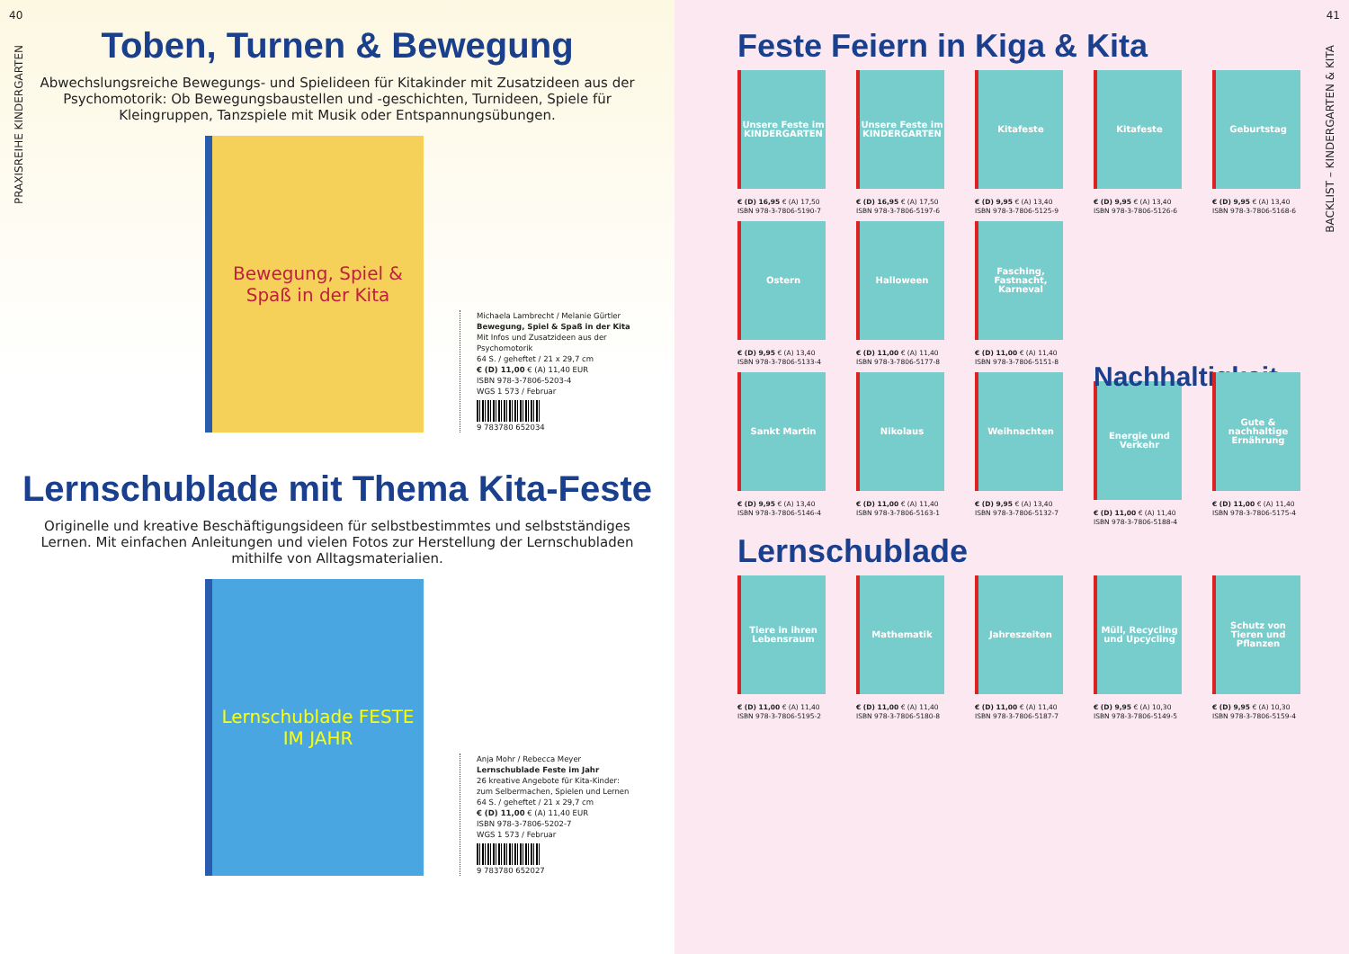40
PRAXISREIHE KINDERGARTEN
Toben, Turnen & Bewegung
Abwechslungsreiche Bewegungs- und Spielideen für Kitakinder mit Zusatzideen aus der Psychomotorik: Ob Bewegungsbaustellen und -geschichten, Turnideen, Spiele für Kleingruppen, Tanzspiele mit Musik oder Entspannungsübungen.
Bewegung, Spiel & Spaß in der Kita
Michaela Lambrecht / Melanie Gürtler
Bewegung, Spiel & Spaß in der Kita
Mit Infos und Zusatzideen aus der
Psychomotorik
64 S. / geheftet / 21 x 29,7 cm
€ (D) 11,00 € (A) 11,40 EUR
ISBN 978-3-7806-5203-4
WGS 1 573 / Februar
9 783780 652034
Lernschublade mit Thema Kita-Feste
Originelle und kreative Beschäftigungsideen für selbstbestimmtes und selbstständiges Lernen. Mit einfachen Anleitungen und vielen Fotos zur Herstellung der Lernschubladen mithilfe von Alltagsmaterialien.
Lernschublade FESTE IM JAHR
Anja Mohr / Rebecca Meyer
Lernschublade Feste im Jahr
26 kreative Angebote für Kita-Kinder:
zum Selbermachen, Spielen und Lernen
64 S. / geheftet / 21 x 29,7 cm
€ (D) 11,00 € (A) 11,40 EUR
ISBN 978-3-7806-5202-7
WGS 1 573 / Februar
9 783780 652027
41
BACKLIST – KINDERGARTEN & KITA
Feste Feiern in Kiga & Kita
Unsere Feste im KINDERGARTEN
€ (D) 16,95 € (A) 17,50
ISBN 978-3-7806-5190-7
Unsere Feste im KINDERGARTEN
€ (D) 16,95 € (A) 17,50
ISBN 978-3-7806-5197-6
Kitafeste
€ (D) 9,95 € (A) 13,40
ISBN 978-3-7806-5125-9
Kitafeste
€ (D) 9,95 € (A) 13,40
ISBN 978-3-7806-5126-6
Geburtstag
€ (D) 9,95 € (A) 13,40
ISBN 978-3-7806-5168-6
Ostern
€ (D) 9,95 € (A) 13,40
ISBN 978-3-7806-5133-4
Halloween
€ (D) 11,00 € (A) 11,40
ISBN 978-3-7806-5177-8
Fasching, Fastnacht, Karneval
€ (D) 11,00 € (A) 11,40
ISBN 978-3-7806-5151-8
Sankt Martin
€ (D) 9,95 € (A) 13,40
ISBN 978-3-7806-5146-4
Nikolaus
€ (D) 11,00 € (A) 11,40
ISBN 978-3-7806-5163-1
Weihnachten
€ (D) 9,95 € (A) 13,40
ISBN 978-3-7806-5132-7
Nachhaltigkeit
Energie und Verkehr
€ (D) 11,00 € (A) 11,40
ISBN 978-3-7806-5188-4
Gute & nachhaltige Ernährung
€ (D) 11,00 € (A) 11,40
ISBN 978-3-7806-5175-4
Lernschublade
Tiere in ihren Lebensraum
€ (D) 11,00 € (A) 11,40
ISBN 978-3-7806-5195-2
Mathematik
€ (D) 11,00 € (A) 11,40
ISBN 978-3-7806-5180-8
Jahreszeiten
€ (D) 11,00 € (A) 11,40
ISBN 978-3-7806-5187-7
Müll, Recycling und Upcycling
€ (D) 9,95 € (A) 10,30
ISBN 978-3-7806-5149-5
Schutz von Tieren und Pflanzen
€ (D) 9,95 € (A) 10,30
ISBN 978-3-7806-5159-4